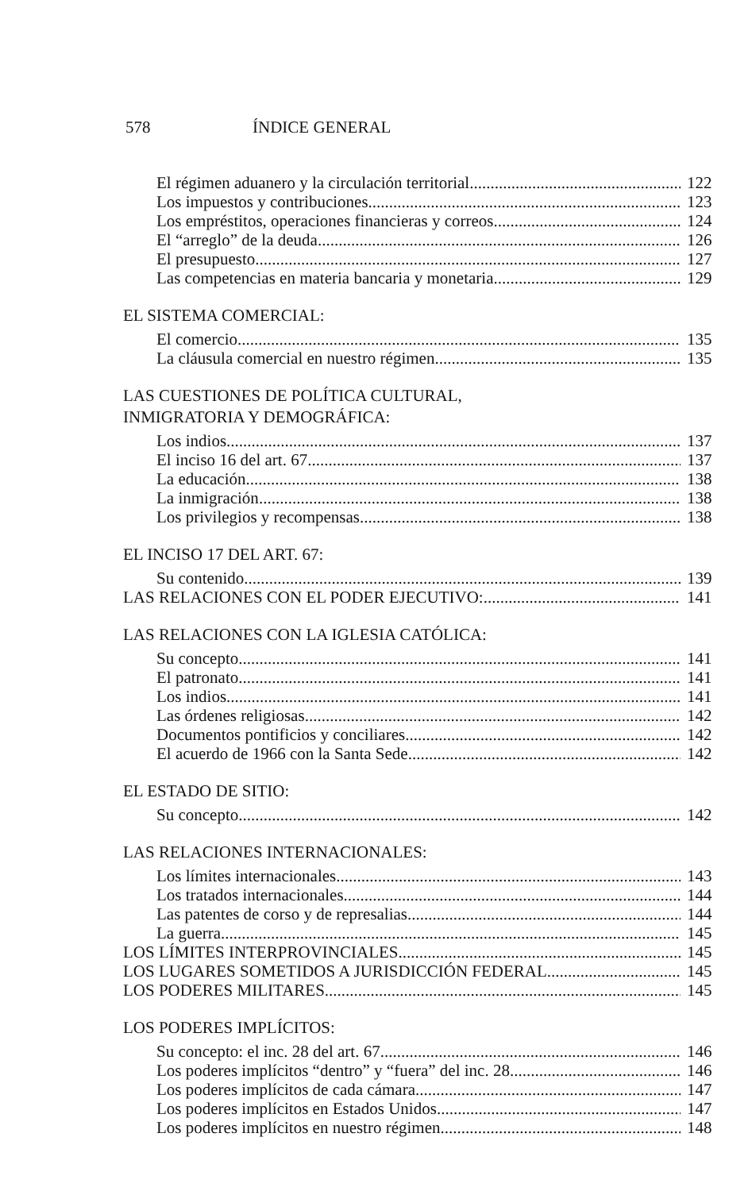578 ÍNDICE GENERAL
El régimen aduanero y la circulación territorial 122
Los impuestos y contribuciones 123
Los empréstitos, operaciones financieras y correos 124
El “arreglo” de la deuda 126
El presupuesto 127
Las competencias en materia bancaria y monetaria 129
EL SISTEMA COMERCIAL:
El comercio 135
La cláusula comercial en nuestro régimen 135
LAS CUESTIONES DE POLÍTICA CULTURAL,
INMIGRATORIA Y DEMOGRÁFICA:
Los indios 137
El inciso 16 del art. 67 137
La educación 138
La inmigración 138
Los privilegios y recompensas 138
EL INCISO 17 DEL ART. 67:
Su contenido 139
LAS RELACIONES CON EL PODER EJECUTIVO: 141
LAS RELACIONES CON LA IGLESIA CATÓLICA:
Su concepto 141
El patronato 141
Los indios 141
Las órdenes religiosas 142
Documentos pontificios y conciliares 142
El acuerdo de 1966 con la Santa Sede 142
EL ESTADO DE SITIO:
Su concepto 142
LAS RELACIONES INTERNACIONALES:
Los límites internacionales 143
Los tratados internacionales 144
Las patentes de corso y de represalias 144
La guerra 145
LOS LÍMITES INTERPROVINCIALES 145
LOS LUGARES SOMETIDOS A JURISDICCIÓN FEDERAL 145
LOS PODERES MILITARES 145
LOS PODERES IMPLÍCITOS:
Su concepto: el inc. 28 del art. 67 146
Los poderes implícitos “dentro” y “fuera” del inc. 28 146
Los poderes implícitos de cada cámara 147
Los poderes implícitos en Estados Unidos 147
Los poderes implícitos en nuestro régimen 148